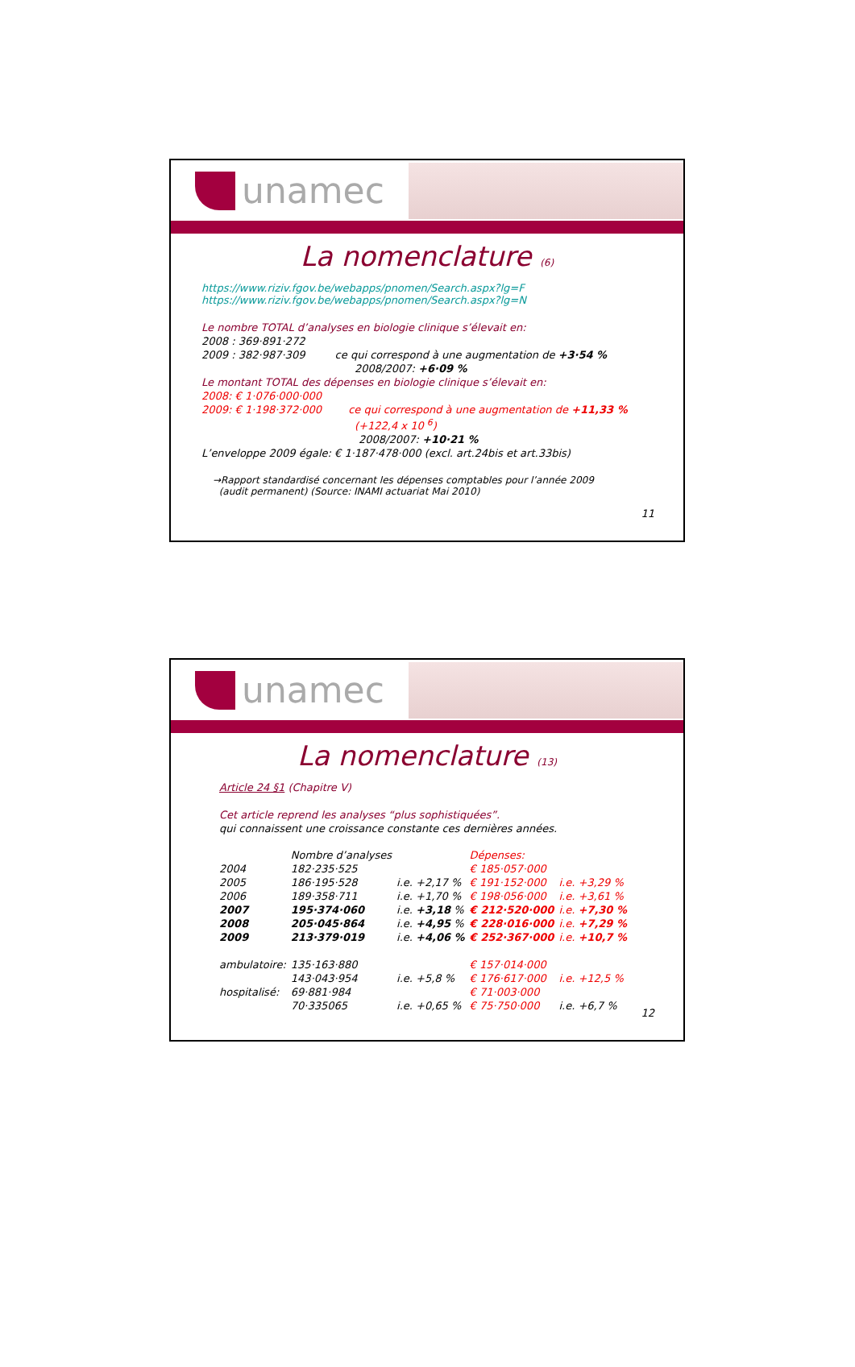unamec
La nomenclature (6)
https://www.riziv.fgov.be/webapps/pnomen/Search.aspx?lg=F
https://www.riziv.fgov.be/webapps/pnomen/Search.aspx?lg=N
Le nombre TOTAL d’analyses en biologie clinique s’élevait en:
2008 : 369·891·272
2009 : 382·987·309 ce qui correspond à une augmentation de +3·54 %
2008/2007: +6·09 %
Le montant TOTAL des dépenses en biologie clinique s’élevait en:
2008: € 1·076·000·000
2009: € 1·198·372·000 ce qui correspond à une augmentation de +11,33 %
(+122,4 x 10 <sup>6</sup>)
2008/2007: +10·21 %
L’enveloppe 2009 égale: € 1·187·478·000 (excl. art.24bis et art.33bis)
→Rapport standardisé concernant les dépenses comptables pour l’année 2009
(audit permanent) (Source: INAMI actuariat Mai 2010)
11
unamec
La nomenclature (13)
Article 24 §1 (Chapitre V)
Cet article reprend les analyses “plus sophistiquées”.
qui connaissent une croissance constante ces dernières années.
| | Nombre d’analyses | | Dépenses: | |
| 2004 | 182·235·525 | | € 185·057·000 | |
| 2005 | 186·195·528 | i.e. +2,17 % | € 191·152·000 | i.e. +3,29 % |
| 2006 | 189·358·711 | i.e. +1,70 % | € 198·056·000 | i.e. +3,61 % |
| 2007 | 195·374·060 | i.e. +3,18 % | € 212·520·000 | i.e. +7,30 % |
| 2008 | 205·045·864 | i.e. +4,95 % | € 228·016·000 | i.e. +7,29 % |
| 2009 | 213·379·019 | i.e. +4,06 % | € 252·367·000 | i.e. +10,7 % |
| ambulatoire: | 135·163·880 | | € 157·014·000 | |
| | 143·043·954 | i.e. +5,8 % | € 176·617·000 | i.e. +12,5 % |
| hospitalisé: | 69·881·984 | | € 71·003·000 | |
| | 70·335065 | i.e. +0,65 % | € 75·750·000 | i.e. +6,7 % |
12